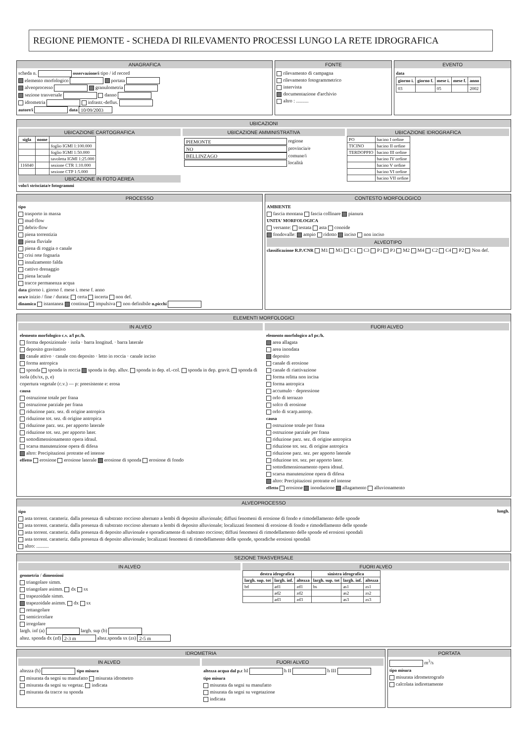REGIONE PIEMONTE - SCHEDA DI RILEVAMENTO PROCESSI LUNGO LA RETE IDROGRAFICA
ANAGRAFICA
scheda n. osservazione/i tipo / id record
elemento morfologico portata
alveoprocesso granulometria
sezione trasversale danno
idrometria infrastr.-deflus.
autore/i data 10/09/2003
FONTE
rilevamento di campagna
rilevamento fotogrammetrico
intervista
documentazione d'archivio
altro : ..........
EVENTO
data
| giorno i. | giorno f. | mese i. | mese f. | anno |
| --- | --- | --- | --- | --- |
| 03 | | 05 | | 2002 |
UBICAZIONI
UBICAZIONE CARTOGRAFICA
| sigla | nome | |
| --- | --- | --- |
| | | foglio IGMI 1:100.000 |
| | | foglio IGMI 1:50.000 |
| | | tavoletta IGMI 1:25.000 |
| 116040 | | sezione CTR 1:10.000 |
| | | sezione CTP 1:5.000 |
UBICAZIONE IN FOTO AEREA
volo/i strisciata/e fotogrammi
UBICAZIONE AMMINISTRATIVA
PIEMONTE regione
NO provincia/e
BELLINZAGO comune/i
località
UBICAZIONE IDROGRAFICA
| PO | bacino I ordine |
| TICINO | bacino II ordine |
| TERDOPPIO | bacino III ordine |
| | bacino IV ordine |
| | bacino V ordine |
| | bacino VI ordine |
| | bacino VII ordine |
PROCESSO
tipo
trasporto in massa
mud-flow
debris-flow
piena torrentizia
piena fluviale
piena di roggia o canale
crisi rete fognaria
innalzamento falda
cattivo drenaggio
piena lacuale
tracce permanenza acqua
data giorno i. giorno f. mese i. mese f. anno
ora/e inizio / fine / durata: certa incerta non def.
dinamica istantanea continua impulsiva non definibile n.picchi
CONTESTO MORFOLOGICO
AMBIENTE
fascia montana fascia collinare pianura
UNITA' MORFOLOGICA
versante: testata asta conoide
fondovalle: ampio ridotto inciso non inciso
ALVEOTIPO
classificazione R.P./CNR M1 M3 C1 C3 P1 P3 M2 M4 C2 C4 P2 Non def.
ELEMENTI MORFOLOGICI
IN ALVEO
elemento morfologico c.v. a/l pr./h.
forma deposizionale · isola · barra longitud. · barra laterale
deposito gravitativo
canale attivo · canale con deposito · letto in roccia · canale inciso
forma antropica
sponda sponda in roccia sponda in dep. alluv. sponda in dep. el.-col. sponda in dep. gravit. sponda di isola (dx/sx, p, e)
copertura vegetale (c.v.) — p: preesistente e: erosa
causa
ostruzione totale per frana
ostruzione parziale per frana
riduzione parz. sez. di origine antropica
riduzione tot. sez. di origine antropica
riduzione parz. sez. per apporto laterale
riduzione tot. sez. per apporto later.
sottodimensionamento opera idraul.
scarsa manutenzione opera di difesa
altro: Precipitazioni protratte ed intense
effetto erosione erosione laterale erosione di sponda erosione di fondo
FUORI ALVEO
elemento morfologico a/l pr./h.
area allagata
area inondata
deposito
canale di erosione
canale di riattivazione
forma relitta non incisa
forma antropica
accumulo · depressione
orlo di terrazzo
solco di erosione
orlo di scarp.antrop.
causa
ostruzione totale per frana
ostruzione parziale per frana
riduzione parz. sez. di origine antropica
riduzione tot. sez. di origine antropica
riduzione parz. sez. per apporto laterale
riduzione tot. sez. per apporto later.
sottodimensionamento opera idraul.
scarsa manutenzione opera di difesa
altro: Precipitazioni protratte ed intense
effetto erosione inondazione allagamento alluvionamento
ALVEOPROCESSO
tipo lungh.
asta torrent. caratteriz. dalla presenza di substrato roccioso alternato a lembi di deposito alluvionale; diffusi fenomeni di erosione di fondo e rimodellamento delle sponde
asta torrent. caratteriz. dalla presenza di substrato roccioso alternato a lembi di deposito alluvionale; localizzati fenomeni di erosione di fondo e rimodellamento delle sponde
asta torrent. caratteriz. dalla presenza di deposito alluvionale e sporadicamente di substrato roccioso; diffusi fenomeni di rimodellamento delle sponde ed erosioni spondali
asta torrent. caratteriz. dalla presenza di deposito alluvionale; localizzati fenomeni di rimodellamento delle sponde, sporadiche erosioni spondali
altro: ..........
SEZIONE TRASVERSALE
IN ALVEO
geometria / dimensioni
triangolare simm.
triangolare asimm. dx sx
trapezoidale simm.
trapezoidale asimm. dx sx
rettangolare
semicircolare
irregolare
largh. inf (a) largh. sup (b)
altez. sponda dx (zd) 2-3 m altez.sponda sx (zs) 2-5 m
FUORI ALVEO
| destra idrografica | | | sinistra idrografica | | |
| --- | --- | --- | --- | --- | --- |
| largh. sup. tot | largh. inf. | altezza | largh. sup. tot | largh. inf. | altezza |
| bd | ad1 | zd1 | bs | as1 | zs1 |
| | ad2 | zd2 | | as2 | zs2 |
| | ad3 | zd3 | | as3 | zs3 |
IDROMETRIA
IN ALVEO
altezza (h) tipo misura
misurata da segni su manufatto misurata idrometro
misurata da segni su vegetaz. indicata
misurata da tracce su sponda
FUORI ALVEO
altezza acqua dal p.c hI h II h III
tipo misura
misurata da segni su manufatto
misurata da segni su vegetazione
indicata
PORTATA
m<sup>3</sup>/s
tipo misura
misurata idrometrografo
calcolata indirettamente